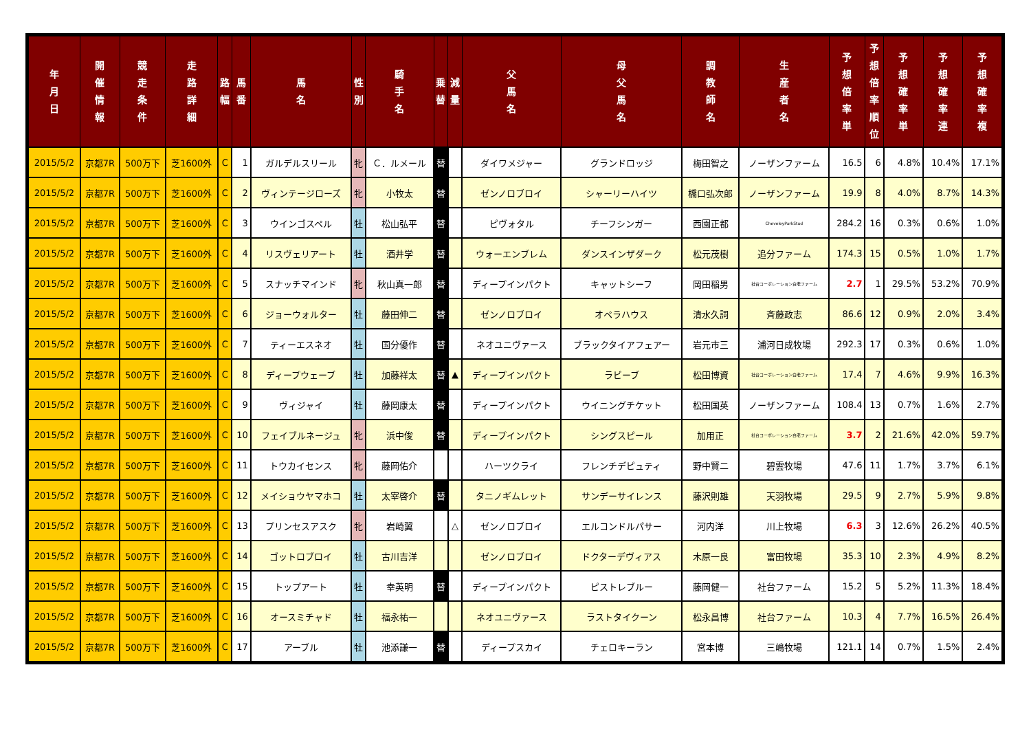| 年 月 日 | 開 催 情 報 | 競 走 条 件 | 走 路 詳 細 | 路 幅 | 馬 番 | 馬 名 | 性 別 | 騎 手 名 | 乗 替 | 減 量 | 父 馬 名 | 母 父 馬 名 | 調 教 師 名 | 生 産 者 名 | 予 想 倍 率 単 | 予 想 倍 率 順 位 | 予 想 確 率 単 | 予 想 確 率 連 | 予 想 確 率 複 |
| --- | --- | --- | --- | --- | --- | --- | --- | --- | --- | --- | --- | --- | --- | --- | --- | --- | --- | --- | --- |
| 2015/5/2 | 京都7R | 500万下 | 芝1600外 | C | 1 | ガルデルスリール | 牝 | Ｃ．ルメール | 替 | | ダイワメジャー | グランドロッジ | 梅田智之 | ノーザンファーム | 16.5 | 6 | 4.8% | 10.4% | 17.1% |
| 2015/5/2 | 京都7R | 500万下 | 芝1600外 | C | 2 | ヴィンテージローズ | 牝 | 小牧太 | 替 | | ゼンノロブロイ | シャーリーハイツ | 橋口弘次郎 | ノーザンファーム | 19.9 | 8 | 4.0% | 8.7% | 14.3% |
| 2015/5/2 | 京都7R | 500万下 | 芝1600外 | C | 3 | ウインゴスペル | 牡 | 松山弘平 | 替 | | ピヴォタル | チーフシンガー | 西園正都 | CheveleyParkStud | 284.2 | 16 | 0.3% | 0.6% | 1.0% |
| 2015/5/2 | 京都7R | 500万下 | 芝1600外 | C | 4 | リスヴェリアート | 牡 | 酒井学 | 替 | | ウォーエンブレム | ダンスインザダーク | 松元茂樹 | 追分ファーム | 174.3 | 15 | 0.5% | 1.0% | 1.7% |
| 2015/5/2 | 京都7R | 500万下 | 芝1600外 | C | 5 | スナッチマインド | 牝 | 秋山真一郎 | 替 | | ディープインパクト | キャットシーフ | 岡田稲男 | 社台コーポレーション白老ファーム | 2.7 | 1 | 29.5% | 53.2% | 70.9% |
| 2015/5/2 | 京都7R | 500万下 | 芝1600外 | C | 6 | ジョーウォルター | 牡 | 藤田伸二 | 替 | | ゼンノロブロイ | オペラハウス | 清水久詞 | 斉藤政志 | 86.6 | 12 | 0.9% | 2.0% | 3.4% |
| 2015/5/2 | 京都7R | 500万下 | 芝1600外 | C | 7 | ティーエスネオ | 牡 | 国分優作 | 替 | | ネオユニヴァース | ブラックタイアフェアー | 岩元市三 | 浦河日成牧場 | 292.3 | 17 | 0.3% | 0.6% | 1.0% |
| 2015/5/2 | 京都7R | 500万下 | 芝1600外 | C | 8 | ディープウェーブ | 牡 | 加藤祥太 | 替 | ▲ | ディープインパクト | ラビーブ | 松田博資 | 社台コーポレーション白老ファーム | 17.4 | 7 | 4.6% | 9.9% | 16.3% |
| 2015/5/2 | 京都7R | 500万下 | 芝1600外 | C | 9 | ヴィジャイ | 牡 | 藤岡康太 | 替 | | ディープインパクト | ウイニングチケット | 松田国英 | ノーザンファーム | 108.4 | 13 | 0.7% | 1.6% | 2.7% |
| 2015/5/2 | 京都7R | 500万下 | 芝1600外 | C | 10 | フェイブルネージュ | 牝 | 浜中俊 | 替 | | ディープインパクト | シングスピール | 加用正 | 社台コーポレーション白老ファーム | 3.7 | 2 | 21.6% | 42.0% | 59.7% |
| 2015/5/2 | 京都7R | 500万下 | 芝1600外 | C | 11 | トウカイセンス | 牝 | 藤岡佑介 | | | ハーツクライ | フレンチデピュティ | 野中賢二 | 碧雲牧場 | 47.6 | 11 | 1.7% | 3.7% | 6.1% |
| 2015/5/2 | 京都7R | 500万下 | 芝1600外 | C | 12 | メイショウヤマホコ | 牡 | 太宰啓介 | 替 | | タニノギムレット | サンデーサイレンス | 藤沢則雄 | 天羽牧場 | 29.5 | 9 | 2.7% | 5.9% | 9.8% |
| 2015/5/2 | 京都7R | 500万下 | 芝1600外 | C | 13 | プリンセスアスク | 牝 | 岩崎翼 | | △ | ゼンノロブロイ | エルコンドルパサー | 河内洋 | 川上牧場 | 6.3 | 3 | 12.6% | 26.2% | 40.5% |
| 2015/5/2 | 京都7R | 500万下 | 芝1600外 | C | 14 | ゴットロブロイ | 牡 | 古川吉洋 | | | ゼンノロブロイ | ドクターデヴィアス | 木原一良 | 富田牧場 | 35.3 | 10 | 2.3% | 4.9% | 8.2% |
| 2015/5/2 | 京都7R | 500万下 | 芝1600外 | C | 15 | トップアート | 牡 | 幸英明 | 替 | | ディープインパクト | ピストレブルー | 藤岡健一 | 社台ファーム | 15.2 | 5 | 5.2% | 11.3% | 18.4% |
| 2015/5/2 | 京都7R | 500万下 | 芝1600外 | C | 16 | オースミチャド | 牡 | 福永祐一 | | | ネオユニヴァース | ラストタイクーン | 松永昌博 | 社台ファーム | 10.3 | 4 | 7.7% | 16.5% | 26.4% |
| 2015/5/2 | 京都7R | 500万下 | 芝1600外 | C | 17 | アーブル | 牡 | 池添謙一 | 替 | | ディープスカイ | チェロキーラン | 宮本博 | 三嶋牧場 | 121.1 | 14 | 0.7% | 1.5% | 2.4% |